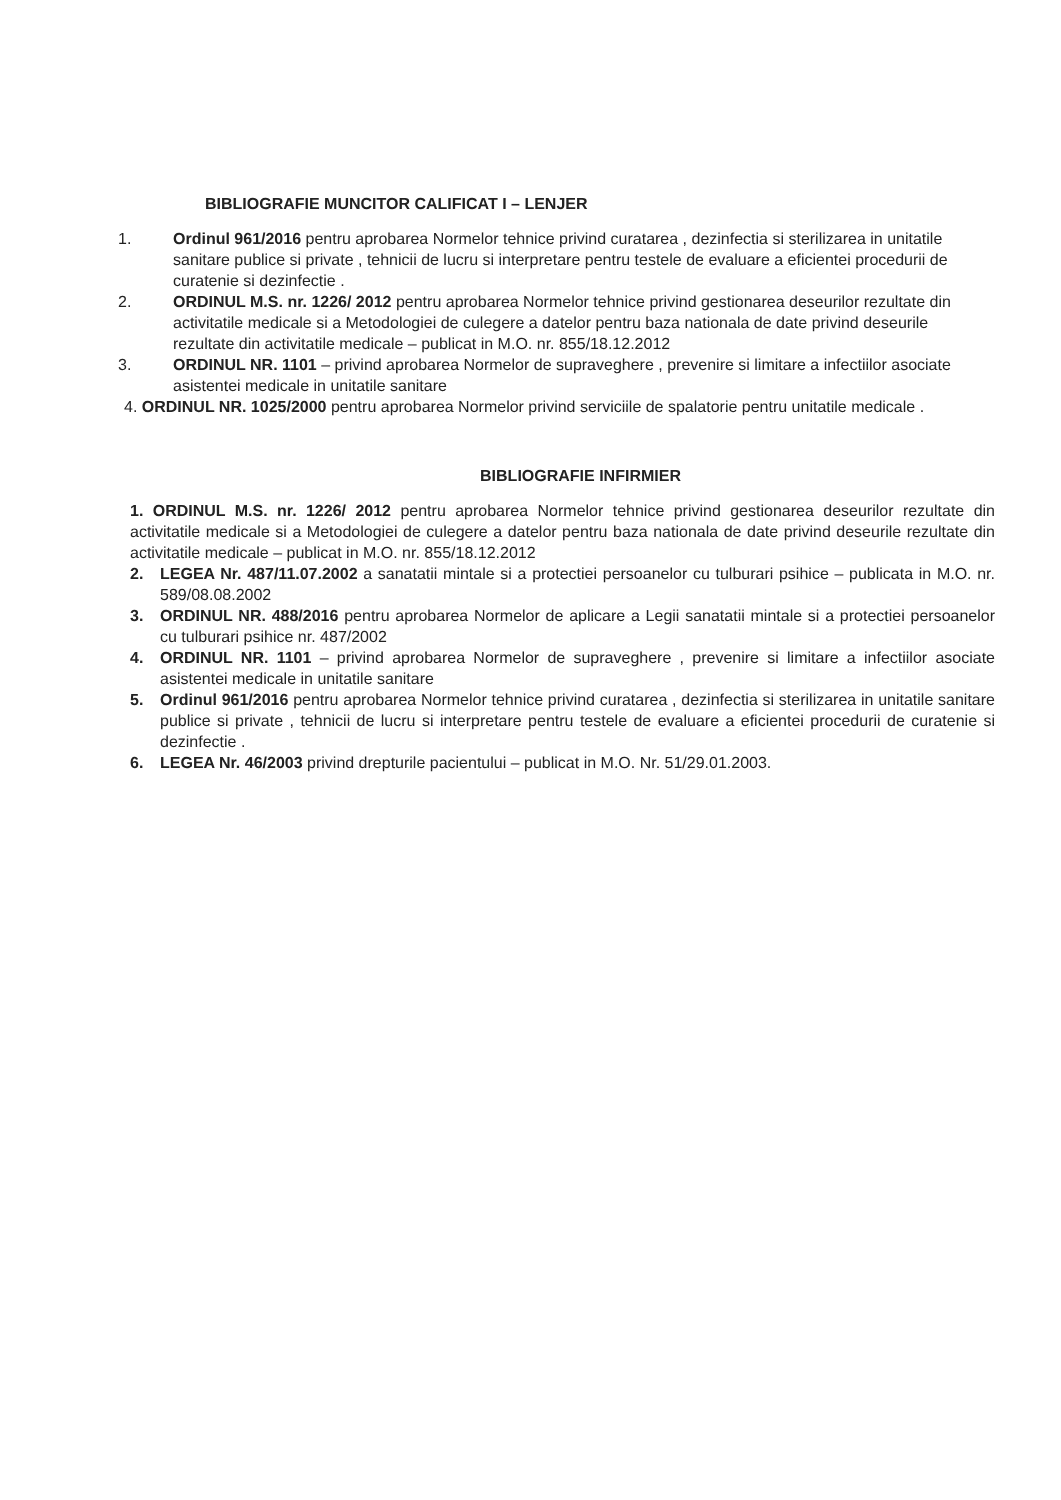BIBLIOGRAFIE MUNCITOR CALIFICAT I – LENJER
1. Ordinul 961/2016 pentru aprobarea Normelor tehnice privind curatarea , dezinfectia si sterilizarea in unitatile sanitare publice si private , tehnicii de lucru si interpretare pentru testele de evaluare a eficientei procedurii de curatenie si dezinfectie .
2. ORDINUL M.S. nr. 1226/ 2012 pentru aprobarea Normelor tehnice privind gestionarea deseurilor rezultate din activitatile medicale si a Metodologiei de culegere a datelor pentru baza nationala de date privind deseurile rezultate din activitatile medicale – publicat in M.O. nr. 855/18.12.2012
3. ORDINUL NR. 1101 – privind aprobarea Normelor de supraveghere , prevenire si limitare a infectiilor asociate asistentei medicale in unitatile sanitare
4. ORDINUL NR. 1025/2000 pentru aprobarea Normelor privind serviciile de spalatorie pentru unitatile medicale .
BIBLIOGRAFIE INFIRMIER
1. ORDINUL M.S. nr. 1226/ 2012 pentru aprobarea Normelor tehnice privind gestionarea deseurilor rezultate din activitatile medicale si a Metodologiei de culegere a datelor pentru baza nationala de date privind deseurile rezultate din activitatile medicale – publicat in M.O. nr. 855/18.12.2012
2. LEGEA Nr. 487/11.07.2002 a sanatatii mintale si a protectiei persoanelor cu tulburari psihice – publicata in M.O. nr. 589/08.08.2002
3. ORDINUL NR. 488/2016 pentru aprobarea Normelor de aplicare a Legii sanatatii mintale si a protectiei persoanelor cu tulburari psihice nr. 487/2002
4. ORDINUL NR. 1101 – privind aprobarea Normelor de supraveghere , prevenire si limitare a infectiilor asociate asistentei medicale in unitatile sanitare
5. Ordinul 961/2016 pentru aprobarea Normelor tehnice privind curatarea , dezinfectia si sterilizarea in unitatile sanitare publice si private , tehnicii de lucru si interpretare pentru testele de evaluare a eficientei procedurii de curatenie si dezinfectie .
6. LEGEA Nr. 46/2003 privind drepturile pacientului – publicat in M.O. Nr. 51/29.01.2003.